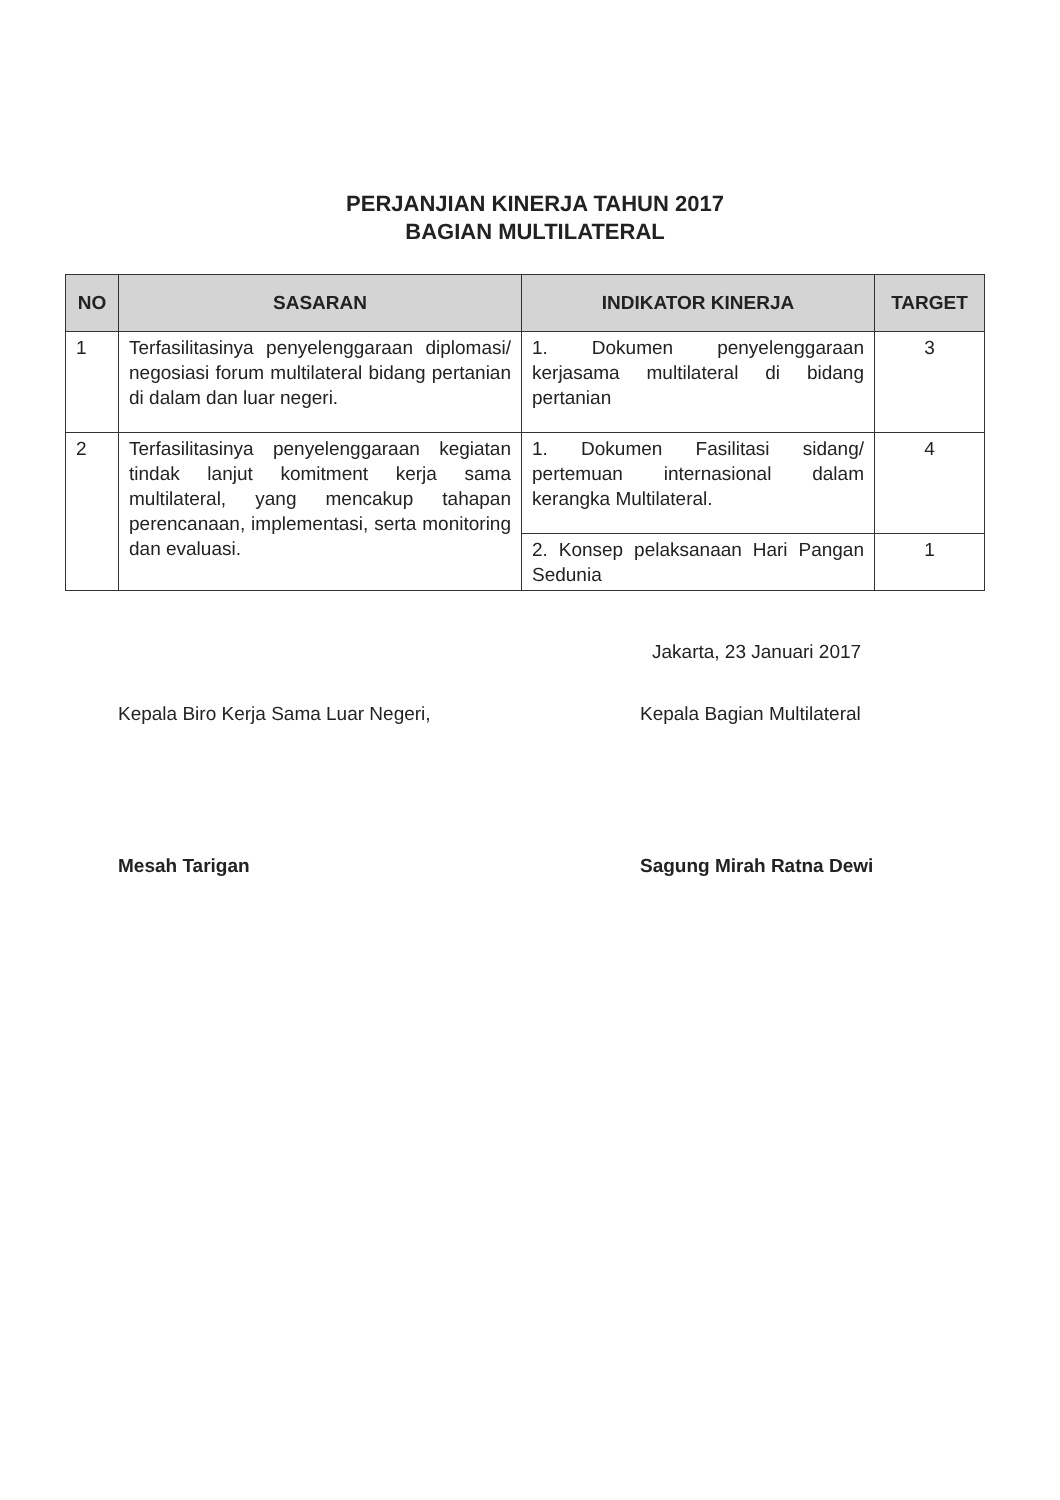PERJANJIAN KINERJA TAHUN 2017
BAGIAN MULTILATERAL
| NO | SASARAN | INDIKATOR KINERJA | TARGET |
| --- | --- | --- | --- |
| 1 | Terfasilitasinya penyelenggaraan diplomasi/ negosiasi forum multilateral bidang pertanian di dalam dan luar negeri. | 1. Dokumen penyelenggaraan kerjasama multilateral di bidang pertanian | 3 |
| 2 | Terfasilitasinya penyelenggaraan kegiatan tindak lanjut komitment kerja sama multilateral, yang mencakup tahapan perencanaan, implementasi, serta monitoring dan evaluasi. | 1. Dokumen Fasilitasi sidang/ pertemuan internasional dalam kerangka Multilateral. | 4 |
| | | 2. Konsep pelaksanaan Hari Pangan Sedunia | 1 |
Jakarta, 23 Januari 2017
Kepala Biro Kerja Sama Luar Negeri,
Mesah Tarigan
Kepala Bagian Multilateral
Sagung Mirah Ratna Dewi